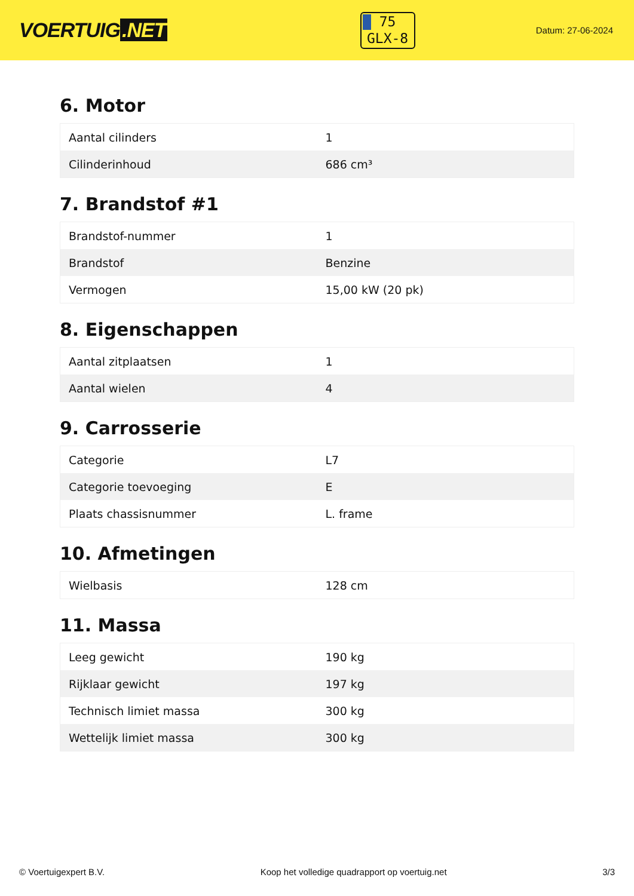VOERTUIG.NET
75
GLX-8
Datum: 27-06-2024
6. Motor
| Aantal cilinders | 1 |
| Cilinderinhoud | 686 cm³ |
7. Brandstof #1
| Brandstof-nummer | 1 |
| Brandstof | Benzine |
| Vermogen | 15,00 kW (20 pk) |
8. Eigenschappen
| Aantal zitplaatsen | 1 |
| Aantal wielen | 4 |
9. Carrosserie
| Categorie | L7 |
| Categorie toevoeging | E |
| Plaats chassisnummer | L. frame |
10. Afmetingen
| Wielbasis | 128 cm |
11. Massa
| Leeg gewicht | 190 kg |
| Rijklaar gewicht | 197 kg |
| Technisch limiet massa | 300 kg |
| Wettelijk limiet massa | 300 kg |
© Voertuigexpert B.V. Koop het volledige quadrapport op voertuig.net 3/3